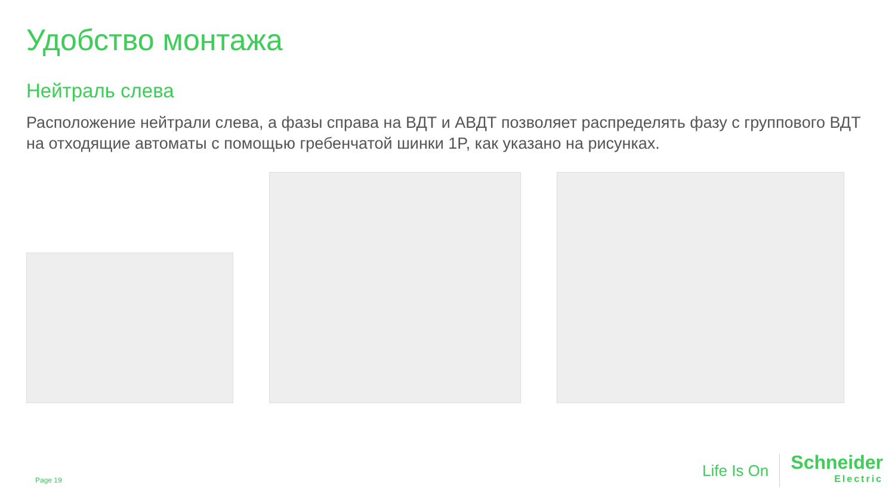Удобство монтажа
Нейтраль слева
Расположение нейтрали слева, а фазы справа на ВДТ и АВДТ позволяет распределять фазу с группового ВДТ на отходящие автоматы с помощью гребенчатой шинки 1P, как указано на рисунках.
Page 19
Life Is On Schneider
Electric